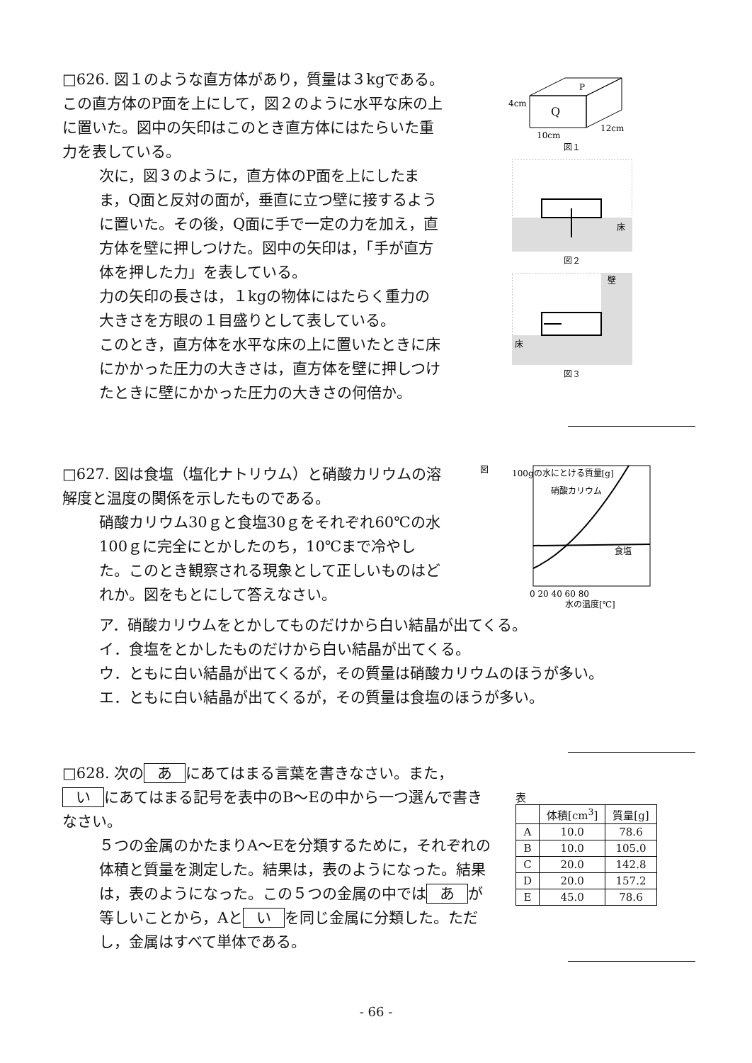□626. 図１のような直方体があり，質量は３kgである。この直方体のP面を上にして，図２のように水平な床の上に置いた。図中の矢印はこのとき直方体にはたらいた重力を表している。
次に，図３のように，直方体のP面を上にしたまま，Q面と反対の面が，垂直に立つ壁に接するように置いた。その後，Q面に手で一定の力を加え，直方体を壁に押しつけた。図中の矢印は，「手が直方体を押した力」を表している。
力の矢印の長さは，１kgの物体にはたらく重力の大きさを方眼の１目盛りとして表している。
このとき，直方体を水平な床の上に置いたときに床にかかった圧力の大きさは，直方体を壁に押しつけたときに壁にかかった圧力の大きさの何倍か。
P
Q
4cm
10cm
12cm
図１
床
図２
壁
床
図３
□627. 図は食塩（塩化ナトリウム）と硝酸カリウムの溶解度と温度の関係を示したものである。
硝酸カリウム30ｇと食塩30ｇをそれぞれ60℃の水100ｇに完全にとかしたのち，10℃まで冷やした。このとき観察される現象として正しいものはどれか。図をもとにして答えなさい。
図
100gの水にとける質量[g]
硝酸カリウム
食塩
0 20 40 60 80
水の温度[℃]
ア．硝酸カリウムをとかしてものだけから白い結晶が出てくる。
イ．食塩をとかしたものだけから白い結晶が出てくる。
ウ．ともに白い結晶が出てくるが，その質量は硝酸カリウムのほうが多い。
エ．ともに白い結晶が出てくるが，その質量は食塩のほうが多い。
□628. 次の あ にあてはまる言葉を書きなさい。また， い にあてはまる記号を表中のB～Eの中から一つ選んで書きなさい。
５つの金属のかたまりA～Eを分類するために，それぞれの体積と質量を測定した。結果は，表のようになった。結果は，表のようになった。この５つの金属の中では あ が等しいことから，Aと い を同じ金属に分類した。ただし，金属はすべて単体である。
表
| | 体積[cm<sup>3</sup>] | 質量[g] |
| --- | --- | --- |
| A | 10.0 | 78.6 |
| B | 10.0 | 105.0 |
| C | 20.0 | 142.8 |
| D | 20.0 | 157.2 |
| E | 45.0 | 78.6 |
- 66 -